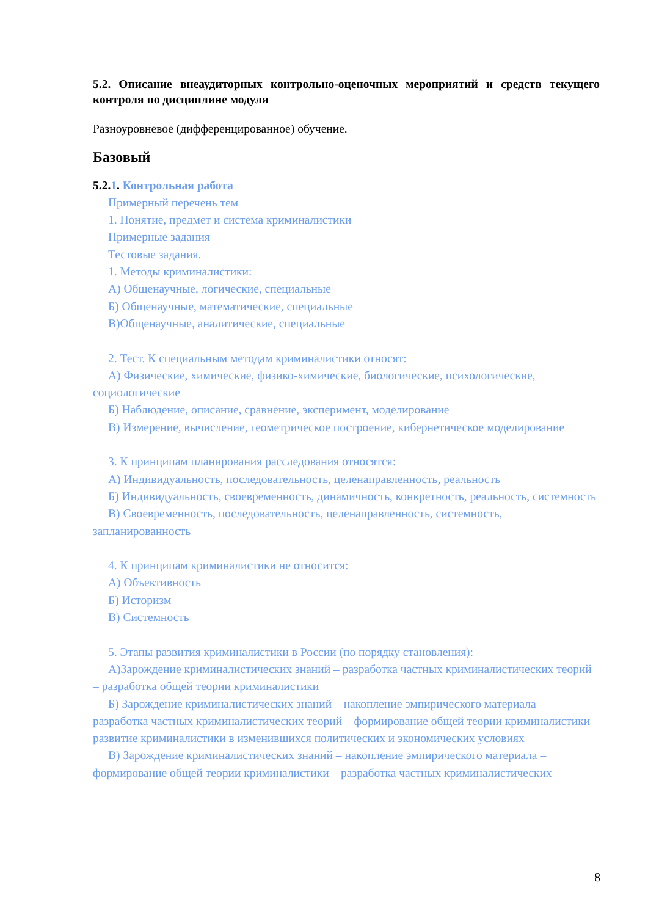5.2. Описание внеаудиторных контрольно-оценочных мероприятий и средств текущего контроля по дисциплине модуля
Разноуровневое (дифференцированное) обучение.
Базовый
5.2.1. Контрольная работа
Примерный перечень тем
1. Понятие, предмет и система криминалистики
Примерные задания
Тестовые задания.
1. Методы криминалистики:
А) Общенаучные, логические, специальные
Б) Общенаучные, математические, специальные
В)Общенаучные, аналитические, специальные
2. Тест. К специальным методам криминалистики относят:
А) Физические, химические, физико-химические, биологические, психологические, социологические
Б) Наблюдение, описание, сравнение, эксперимент, моделирование
В) Измерение, вычисление, геометрическое построение, кибернетическое моделирование
3. К принципам планирования расследования относятся:
А) Индивидуальность, последовательность, целенаправленность, реальность
Б) Индивидуальность, своевременность, динамичность, конкретность, реальность, системность
В) Своевременность, последовательность, целенаправленность, системность, запланированность
4. К принципам криминалистики не относится:
А) Объективность
Б) Историзм
В) Системность
5. Этапы развития криминалистики в России (по порядку становления):
А)Зарождение криминалистических знаний – разработка частных криминалистических теорий – разработка общей теории криминалистики
Б) Зарождение криминалистических знаний – накопление эмпирического материала – разработка частных криминалистических теорий – формирование общей теории криминалистики – развитие криминалистики в изменившихся политических и экономических условиях
В) Зарождение криминалистических знаний – накопление эмпирического материала – формирование общей теории криминалистики – разработка частных криминалистических
8